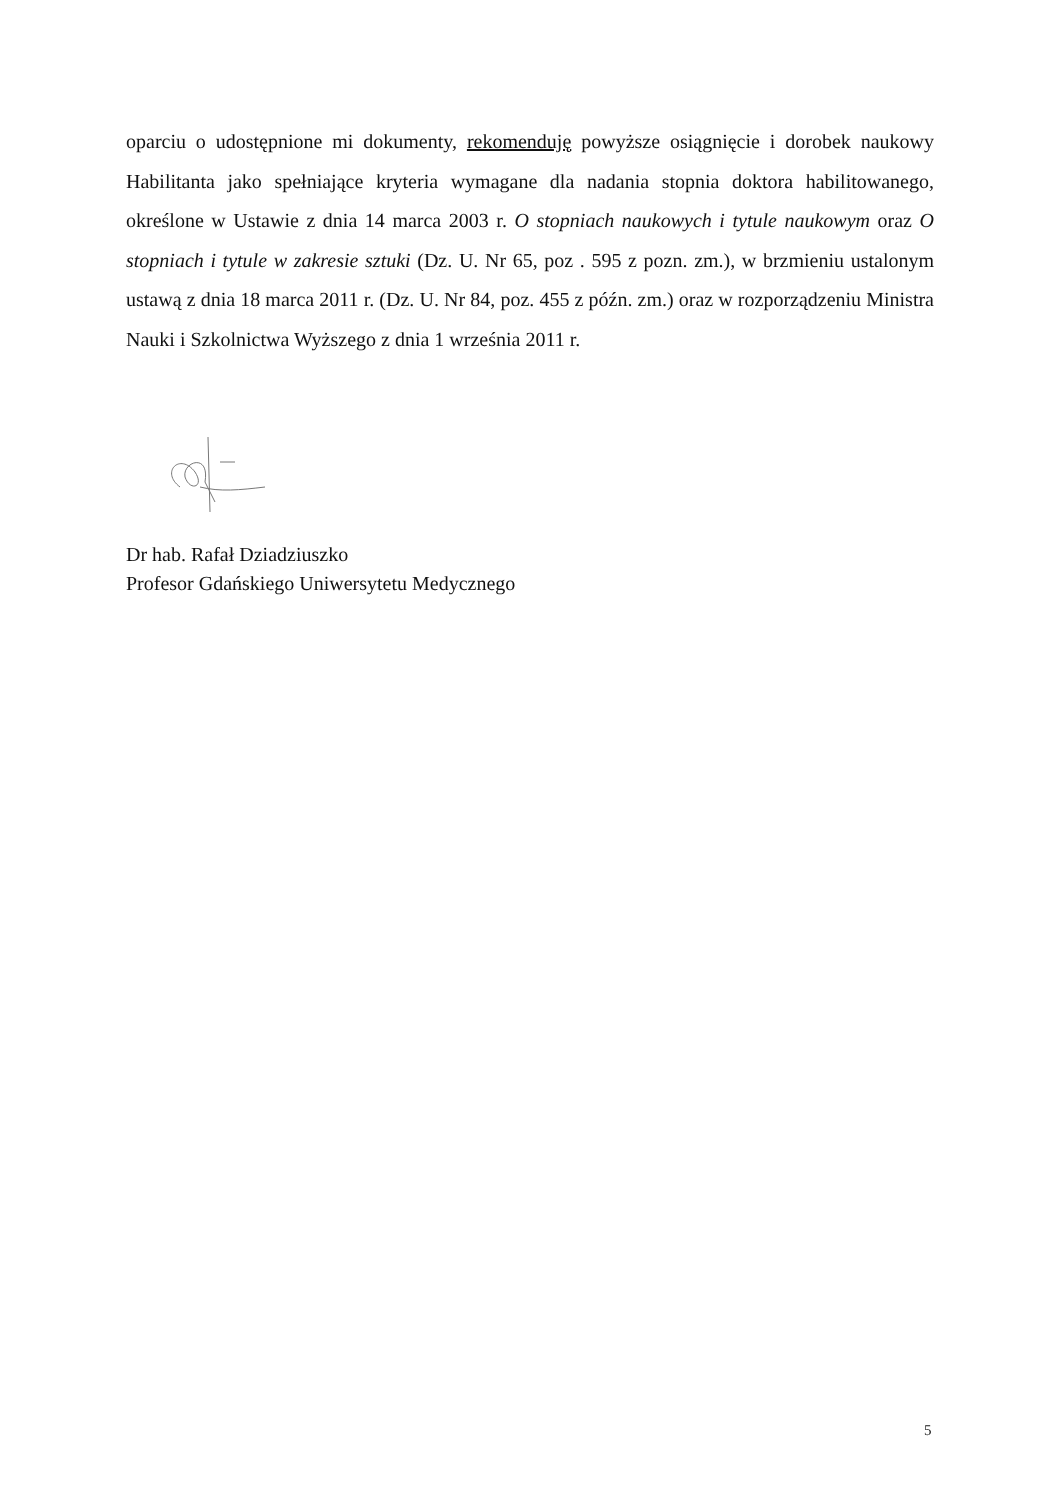oparciu o udostępnione mi dokumenty, rekomenduję powyższe osiągnięcie i dorobek naukowy Habilitanta jako spełniające kryteria wymagane dla nadania stopnia doktora habilitowanego, określone w Ustawie z dnia 14 marca 2003 r. O stopniach naukowych i tytule naukowym oraz O stopniach i tytule w zakresie sztuki (Dz. U. Nr 65, poz . 595 z pozn. zm.), w brzmieniu ustalonym ustawą z dnia 18 marca 2011 r. (Dz. U. Nr 84, poz. 455 z późn. zm.) oraz w rozporządzeniu Ministra Nauki i Szkolnictwa Wyższego z dnia 1 września 2011 r.
Dr hab. Rafał Dziadziuszko
Profesor Gdańskiego Uniwersytetu Medycznego
5